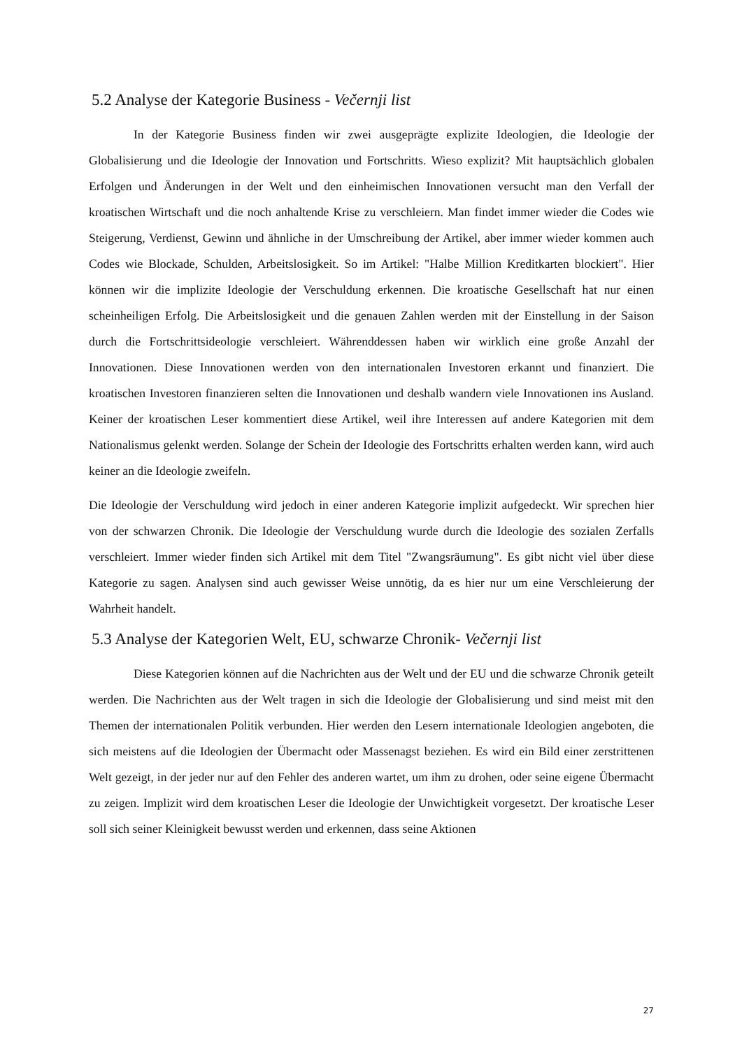5.2 Analyse der Kategorie Business - Večernji list
In der Kategorie Business finden wir zwei ausgeprägte explizite Ideologien, die Ideologie der Globalisierung und die Ideologie der Innovation und Fortschritts. Wieso explizit? Mit hauptsächlich globalen Erfolgen und Änderungen in der Welt und den einheimischen Innovationen versucht man den Verfall der kroatischen Wirtschaft und die noch anhaltende Krise zu verschleiern. Man findet immer wieder die Codes wie Steigerung, Verdienst, Gewinn und ähnliche in der Umschreibung der Artikel, aber immer wieder kommen auch Codes wie Blockade, Schulden, Arbeitslosigkeit. So im Artikel: "Halbe Million Kreditkarten blockiert". Hier können wir die implizite Ideologie der Verschuldung erkennen. Die kroatische Gesellschaft hat nur einen scheinheiligen Erfolg. Die Arbeitslosigkeit und die genauen Zahlen werden mit der Einstellung in der Saison durch die Fortschrittsideologie verschleiert. Währenddessen haben wir wirklich eine große Anzahl der Innovationen. Diese Innovationen werden von den internationalen Investoren erkannt und finanziert. Die kroatischen Investoren finanzieren selten die Innovationen und deshalb wandern viele Innovationen ins Ausland. Keiner der kroatischen Leser kommentiert diese Artikel, weil ihre Interessen auf andere Kategorien mit dem Nationalismus gelenkt werden. Solange der Schein der Ideologie des Fortschritts erhalten werden kann, wird auch keiner an die Ideologie zweifeln.
Die Ideologie der Verschuldung wird jedoch in einer anderen Kategorie implizit aufgedeckt. Wir sprechen hier von der schwarzen Chronik. Die Ideologie der Verschuldung wurde durch die Ideologie des sozialen Zerfalls verschleiert. Immer wieder finden sich Artikel mit dem Titel "Zwangsräumung". Es gibt nicht viel über diese Kategorie zu sagen. Analysen sind auch gewisser Weise unnötig, da es hier nur um eine Verschleierung der Wahrheit handelt.
5.3 Analyse der Kategorien Welt, EU, schwarze Chronik- Večernji list
Diese Kategorien können auf die Nachrichten aus der Welt und der EU und die schwarze Chronik geteilt werden. Die Nachrichten aus der Welt tragen in sich die Ideologie der Globalisierung und sind meist mit den Themen der internationalen Politik verbunden. Hier werden den Lesern internationale Ideologien angeboten, die sich meistens auf die Ideologien der Übermacht oder Massenagst beziehen. Es wird ein Bild einer zerstrittenen Welt gezeigt, in der jeder nur auf den Fehler des anderen wartet, um ihm zu drohen, oder seine eigene Übermacht zu zeigen. Implizit wird dem kroatischen Leser die Ideologie der Unwichtigkeit vorgesetzt. Der kroatische Leser soll sich seiner Kleinigkeit bewusst werden und erkennen, dass seine Aktionen
27